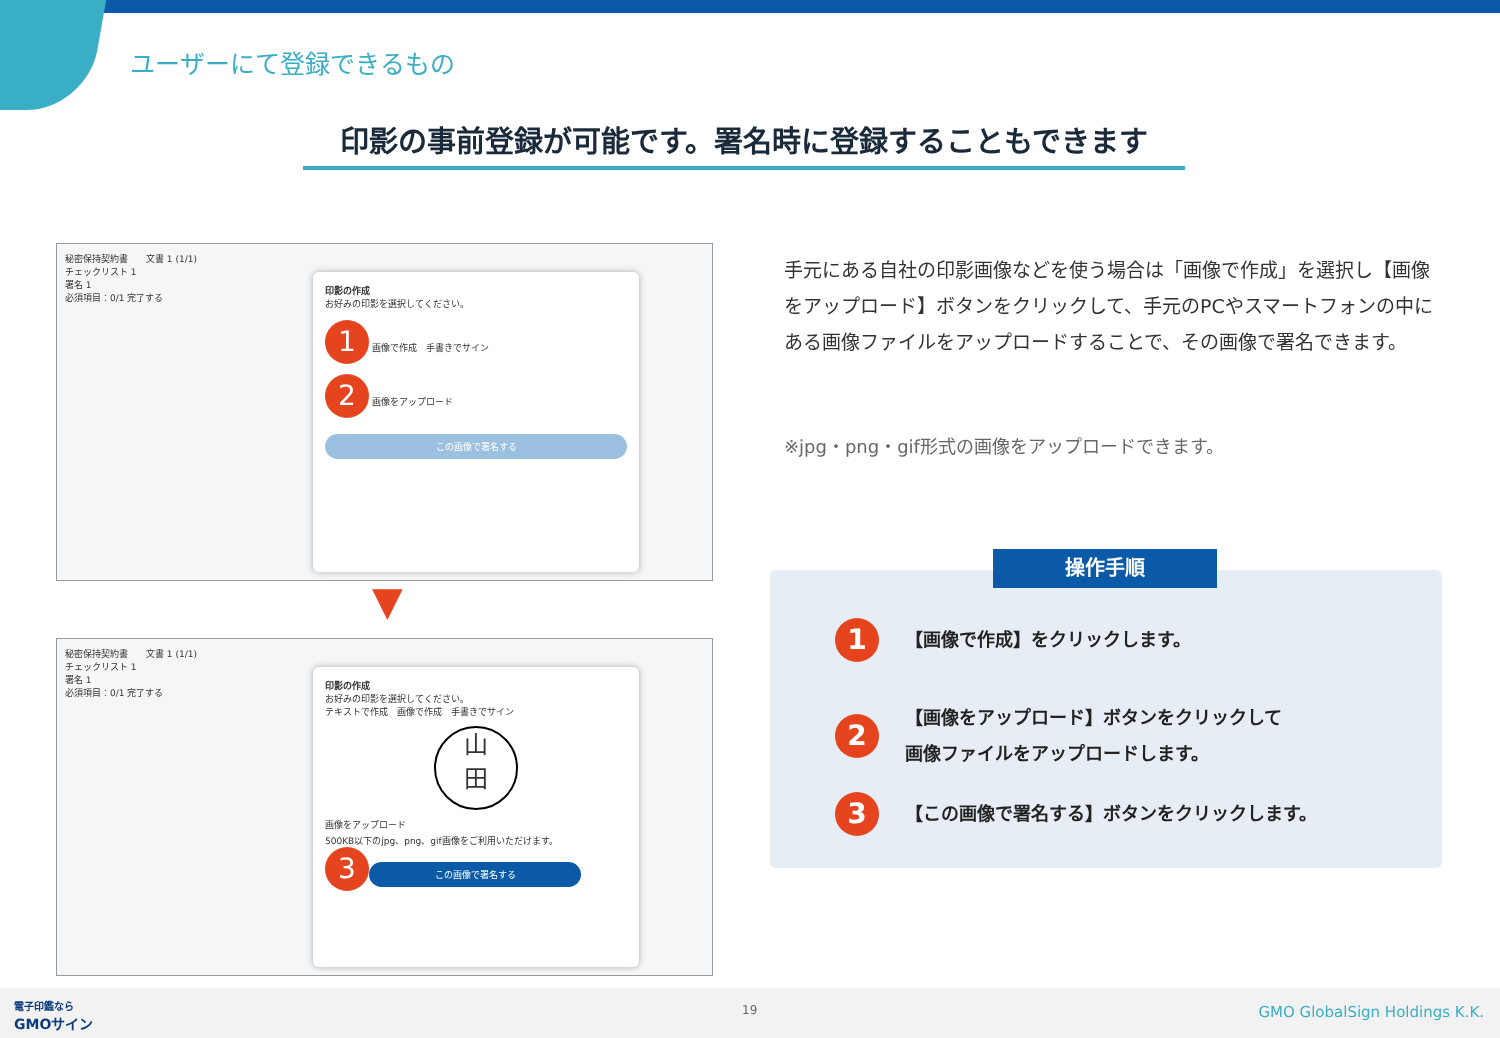ユーザーにて登録できるもの
印影の事前登録が可能です。署名時に登録することもできます
秘密保持契約書　　文書 1 (1/1)
チェックリスト 1
署名 1
必須項目：0/1 完了する
印影の作成
お好みの印影を選択してください。
1 画像で作成　手書きでサイン
2 画像をアップロード
この画像で署名する
▼
秘密保持契約書　　文書 1 (1/1)
チェックリスト 1
署名 1
必須項目：0/1 完了する
印影の作成
お好みの印影を選択してください。
テキストで作成　画像で作成　手書きでサイン
山
田
画像をアップロード
500KB以下のjpg、png、gif画像をご利用いただけます。
3
この画像で署名する
手元にある自社の印影画像などを使う場合は「画像で作成」を選択し【画像をアップロード】ボタンをクリックして、手元のPCやスマートフォンの中にある画像ファイルをアップロードすることで、その画像で署名できます。
※jpg・png・gif形式の画像をアップロードできます。
操作手順
1 【画像で作成】をクリックします。
2 【画像をアップロード】ボタンをクリックして
画像ファイルをアップロードします。
3 【この画像で署名する】ボタンをクリックします。
電子印鑑なら
GMOサイン
19 GMO GlobalSign Holdings K.K.